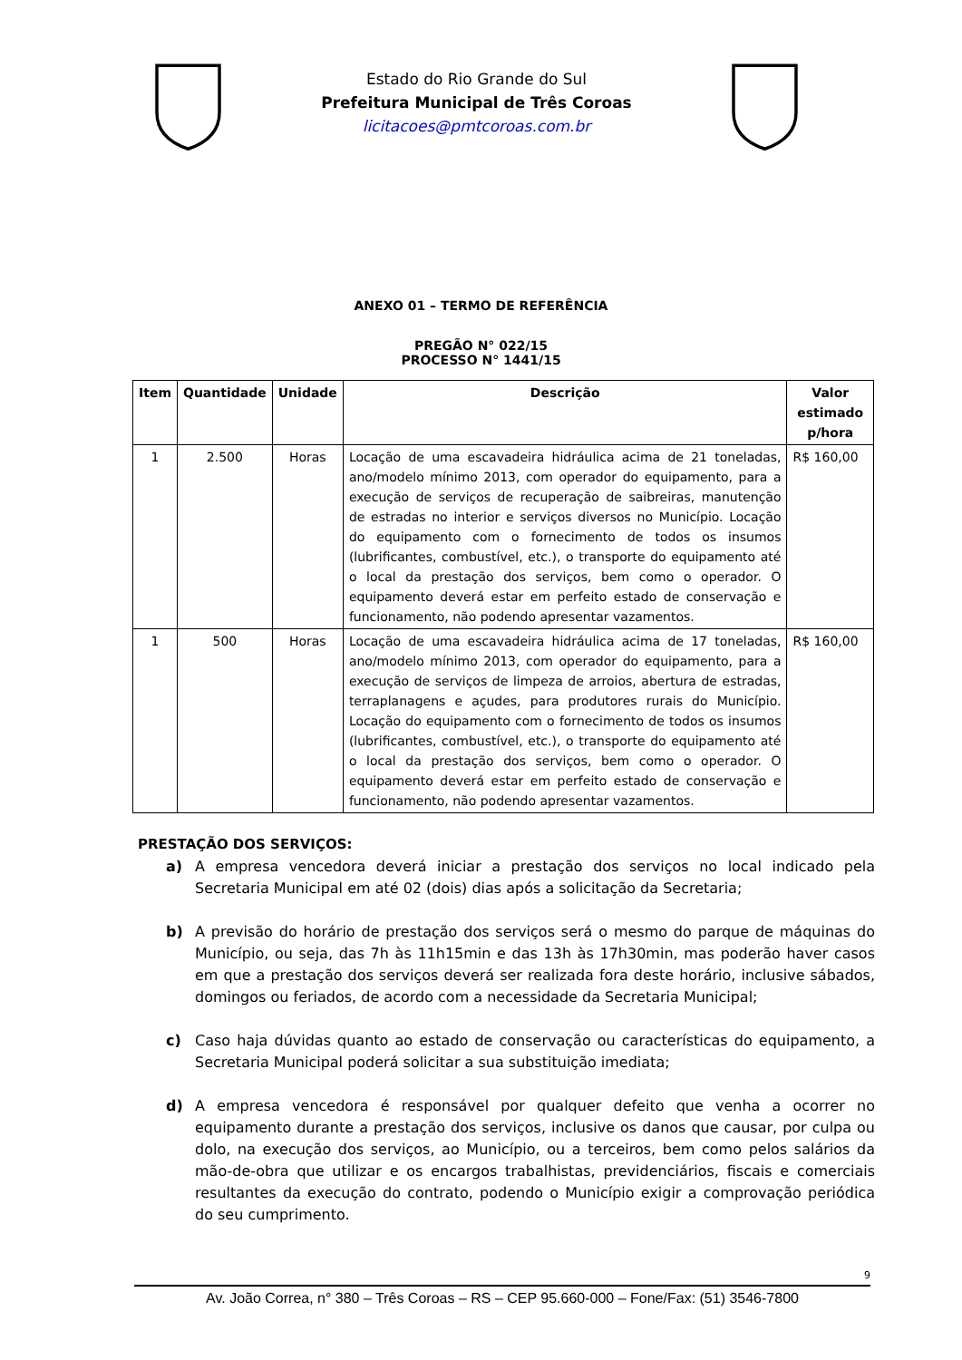Estado do Rio Grande do Sul
Prefeitura Municipal de Três Coroas
licitacoes@pmtcoroas.com.br
ANEXO 01 – TERMO DE REFERÊNCIA
PREGÃO N° 022/15
PROCESSO N° 1441/15
| Item | Quantidade | Unidade | Descrição | Valor estimado p/hora |
| --- | --- | --- | --- | --- |
| 1 | 2.500 | Horas | Locação de uma escavadeira hidráulica acima de 21 toneladas, ano/modelo mínimo 2013, com operador do equipamento, para a execução de serviços de recuperação de saibreiras, manutenção de estradas no interior e serviços diversos no Município. Locação do equipamento com o fornecimento de todos os insumos (lubrificantes, combustível, etc.), o transporte do equipamento até o local da prestação dos serviços, bem como o operador. O equipamento deverá estar em perfeito estado de conservação e funcionamento, não podendo apresentar vazamentos. | R$ 160,00 |
| 1 | 500 | Horas | Locação de uma escavadeira hidráulica acima de 17 toneladas, ano/modelo mínimo 2013, com operador do equipamento, para a execução de serviços de limpeza de arroios, abertura de estradas, terraplanagens e açudes, para produtores rurais do Município. Locação do equipamento com o fornecimento de todos os insumos (lubrificantes, combustível, etc.), o transporte do equipamento até o local da prestação dos serviços, bem como o operador. O equipamento deverá estar em perfeito estado de conservação e funcionamento, não podendo apresentar vazamentos. | R$ 160,00 |
PRESTAÇÃO DOS SERVIÇOS:
a) A empresa vencedora deverá iniciar a prestação dos serviços no local indicado pela Secretaria Municipal em até 02 (dois) dias após a solicitação da Secretaria;
b) A previsão do horário de prestação dos serviços será o mesmo do parque de máquinas do Município, ou seja, das 7h às 11h15min e das 13h às 17h30min, mas poderão haver casos em que a prestação dos serviços deverá ser realizada fora deste horário, inclusive sábados, domingos ou feriados, de acordo com a necessidade da Secretaria Municipal;
c) Caso haja dúvidas quanto ao estado de conservação ou características do equipamento, a Secretaria Municipal poderá solicitar a sua substituição imediata;
d) A empresa vencedora é responsável por qualquer defeito que venha a ocorrer no equipamento durante a prestação dos serviços, inclusive os danos que causar, por culpa ou dolo, na execução dos serviços, ao Município, ou a terceiros, bem como pelos salários da mão-de-obra que utilizar e os encargos trabalhistas, previdenciários, fiscais e comerciais resultantes da execução do contrato, podendo o Município exigir a comprovação periódica do seu cumprimento.
9
Av. João Correa, n° 380 – Três Coroas – RS – CEP 95.660-000 – Fone/Fax: (51) 3546-7800